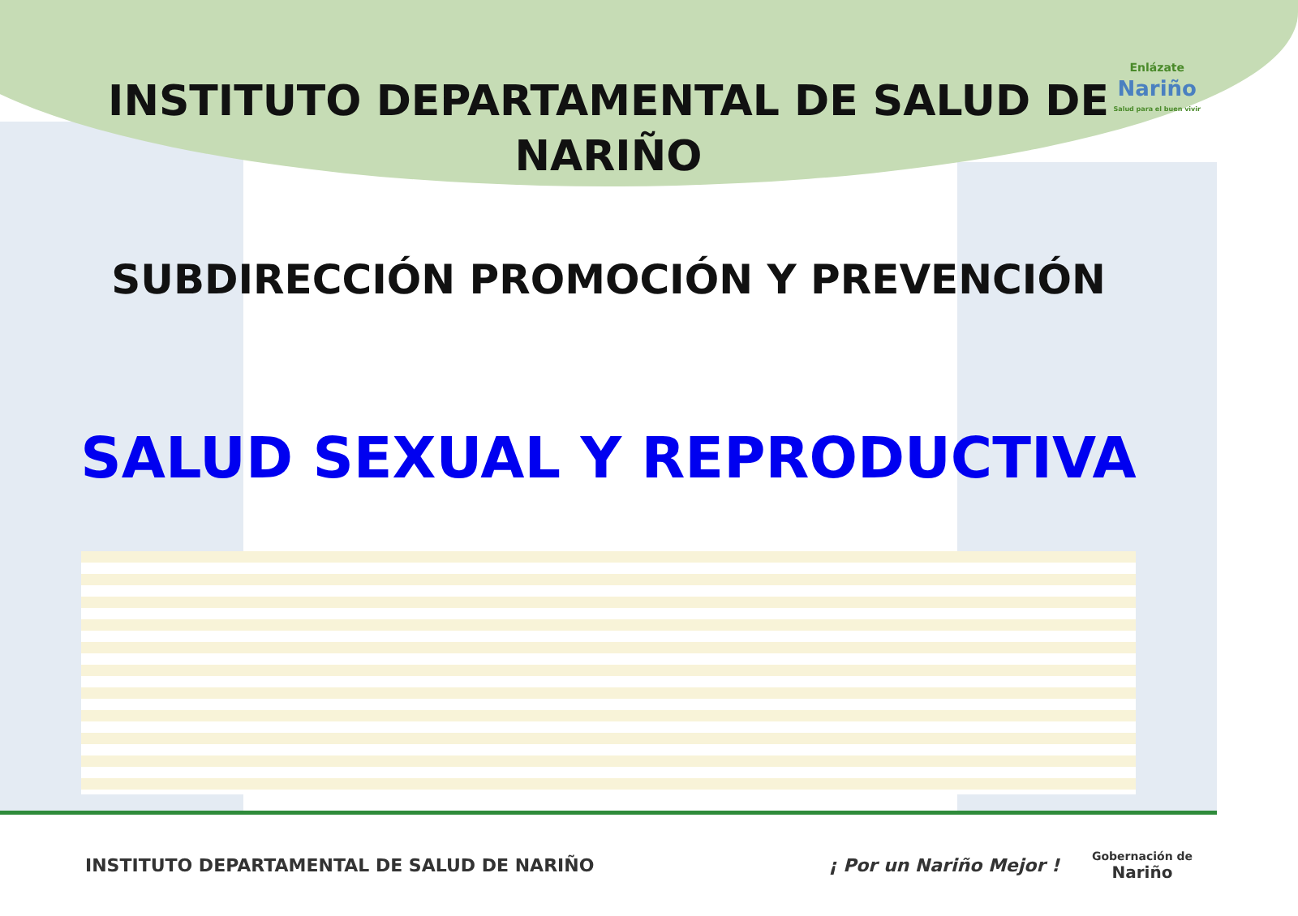Enlázate
Nariño
Salud para el buen vivir
INSTITUTO DEPARTAMENTAL DE SALUD DE
NARIÑO
SUBDIRECCIÓN PROMOCIÓN Y PREVENCIÓN
SALUD SEXUAL Y REPRODUCTIVA
INSTITUTO DEPARTAMENTAL DE SALUD DE NARIÑO
¡ Por un Nariño Mejor !
Gobernación de
Nariño